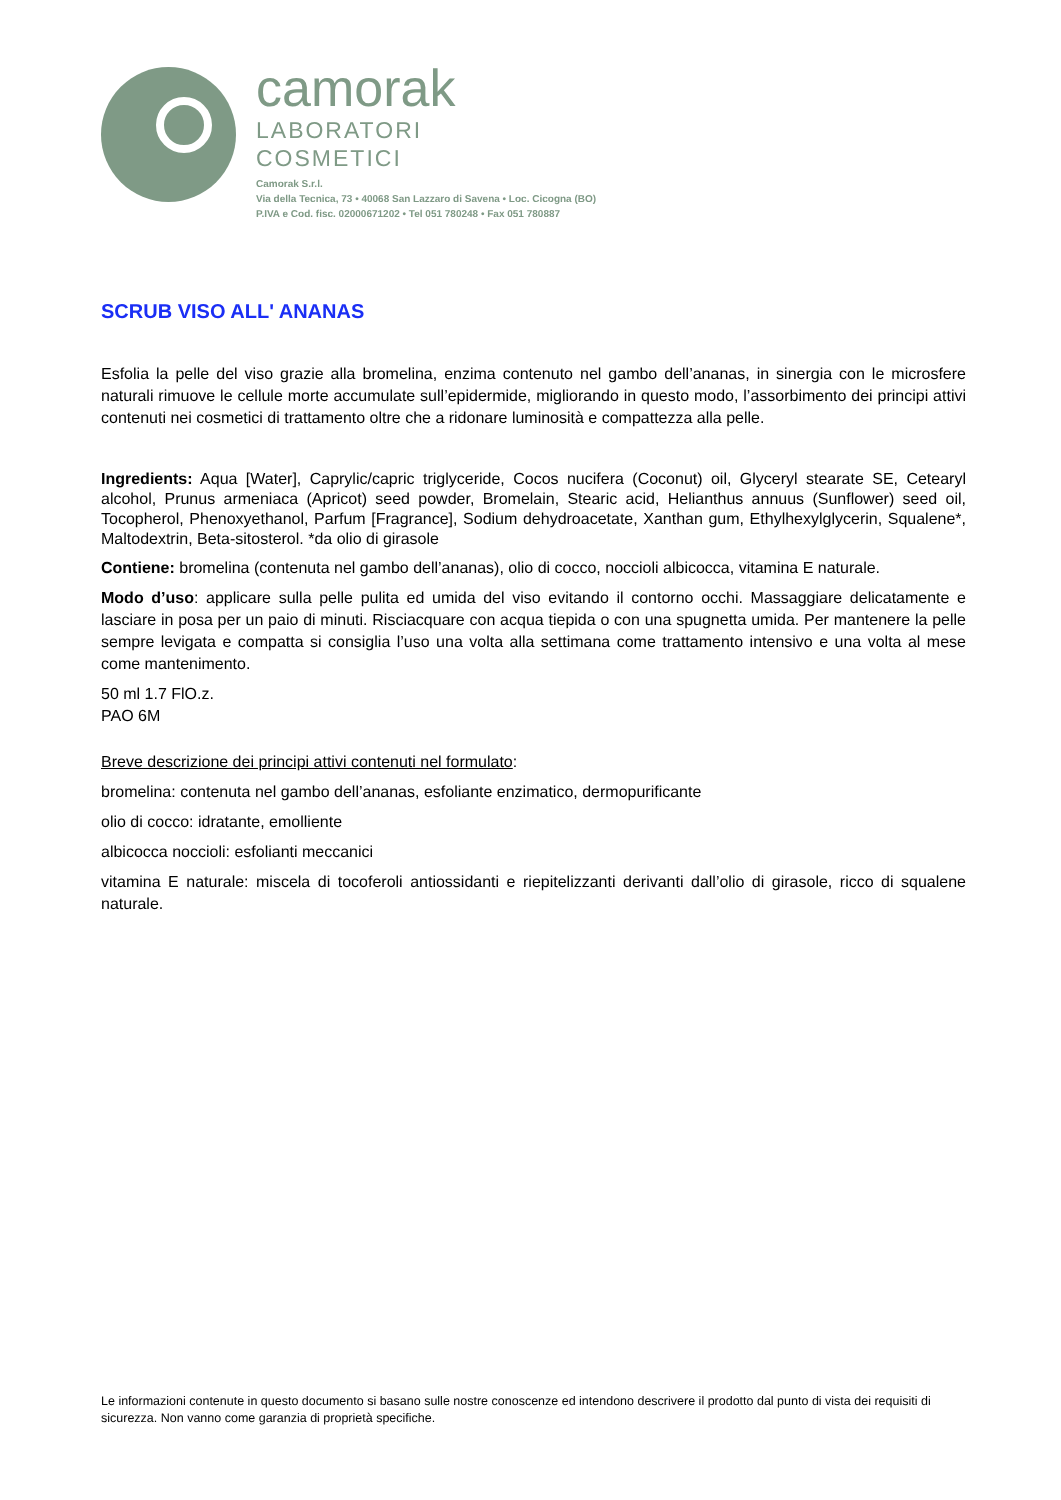camorak
LABORATORI
COSMETICI
Camorak S.r.l.
Via della Tecnica, 73 • 40068 San Lazzaro di Savena • Loc. Cicogna (BO)
P.IVA e Cod. fisc. 02000671202 • Tel 051 780248 • Fax 051 780887
SCRUB VISO ALL' ANANAS
Esfolia la pelle del viso grazie alla bromelina, enzima contenuto nel gambo dell’ananas, in sinergia con le microsfere naturali rimuove le cellule morte accumulate sull’epidermide, migliorando in questo modo, l’assorbimento dei principi attivi contenuti nei cosmetici di trattamento oltre che a ridonare luminosità e compattezza alla pelle.
Ingredients: Aqua [Water], Caprylic/capric triglyceride, Cocos nucifera (Coconut) oil, Glyceryl stearate SE, Cetearyl alcohol, Prunus armeniaca (Apricot) seed powder, Bromelain, Stearic acid, Helianthus annuus (Sunflower) seed oil, Tocopherol, Phenoxyethanol, Parfum [Fragrance], Sodium dehydroacetate, Xanthan gum, Ethylhexylglycerin, Squalene*, Maltodextrin, Beta-sitosterol. *da olio di girasole
Contiene: bromelina (contenuta nel gambo dell’ananas), olio di cocco, noccioli albicocca, vitamina E naturale.
Modo d’uso: applicare sulla pelle pulita ed umida del viso evitando il contorno occhi. Massaggiare delicatamente e lasciare in posa per un paio di minuti. Risciacquare con acqua tiepida o con una spugnetta umida. Per mantenere la pelle sempre levigata e compatta si consiglia l’uso una volta alla settimana come trattamento intensivo e una volta al mese come mantenimento.
50 ml 1.7 FlO.z.
PAO 6M
Breve descrizione dei principi attivi contenuti nel formulato:
bromelina: contenuta nel gambo dell’ananas, esfoliante enzimatico, dermopurificante
olio di cocco: idratante, emolliente
albicocca noccioli: esfolianti meccanici
vitamina E naturale: miscela di tocoferoli antiossidanti e riepitelizzanti derivanti dall’olio di girasole, ricco di squalene naturale.
Le informazioni contenute in questo documento si basano sulle nostre conoscenze ed intendono descrivere il prodotto dal punto di vista dei requisiti di sicurezza. Non vanno come garanzia di proprietà specifiche.